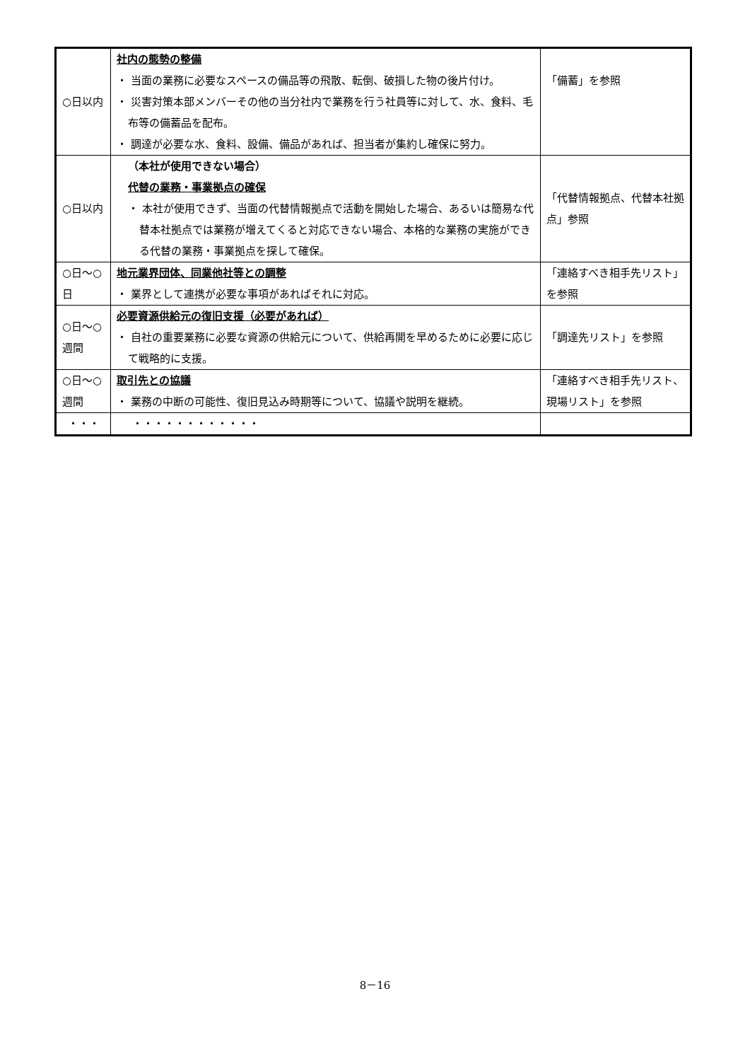| ○日以内 | 社内の態勢の整備 ・ 当面の業務に必要なスペースの備品等の飛散、転倒、破損した物の後片付け。 ・ 災害対策本部メンバーその他の当分社内で業務を行う社員等に対して、水、食料、毛布等の備蓄品を配布。 ・ 調達が必要な水、食料、設備、備品があれば、担当者が集約し確保に努力。 | 「備蓄」を参照 |
| ○日以内 | （本社が使用できない場合） 代替の業務・事業拠点の確保 ・ 本社が使用できず、当面の代替情報拠点で活動を開始した場合、あるいは簡易な代替本社拠点では業務が増えてくると対応できない場合、本格的な業務の実施ができる代替の業務・事業拠点を探して確保。 | 「代替情報拠点、代替本社拠点」参照 |
| ○日～○日 | 地元業界団体、同業他社等との調整 ・ 業界として連携が必要な事項があればそれに対応。 | 「連絡すべき相手先リスト」を参照 |
| ○日～○週間 | 必要資源供給元の復旧支援（必要があれば） ・ 自社の重要業務に必要な資源の供給元について、供給再開を早めるために必要に応じて戦略的に支援。 | 「調達先リスト」を参照 |
| ○日～○週間 | 取引先との協議 ・ 業務の中断の可能性、復旧見込み時期等について、協議や説明を継続。 | 「連絡すべき相手先リスト、現場リスト」を参照 |
| ・・・ | ・・・・・・・・・・・・ | |
8－16